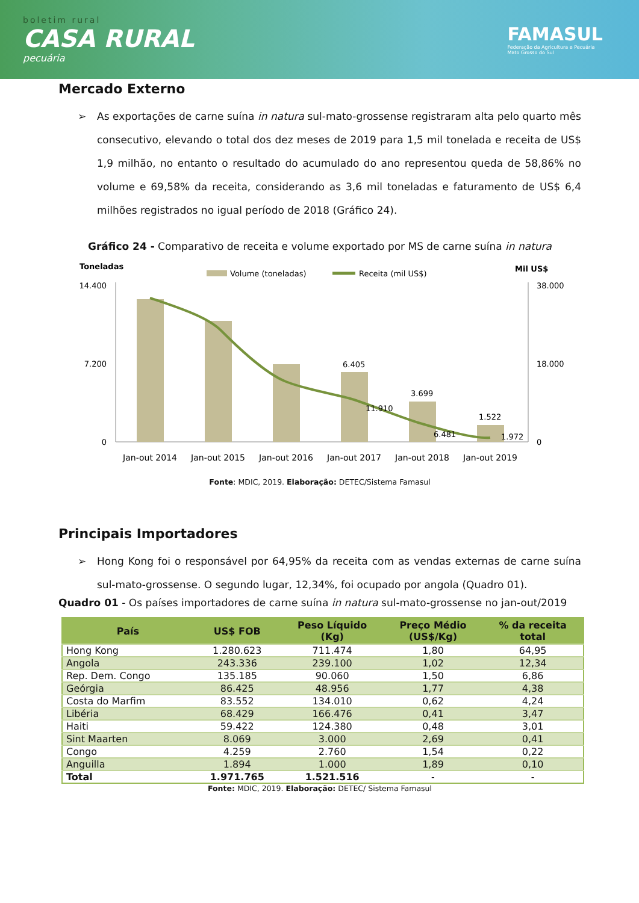boletim rural
CASA RURAL
pecuária
FAMASUL
Federação da Agricultura e Pecuária
Mato Grosso do Sul
Mercado Externo
➢ As exportações de carne suína in natura sul-mato-grossense registraram alta pelo quarto mês consecutivo, elevando o total dos dez meses de 2019 para 1,5 mil tonelada e receita de US$ 1,9 milhão, no entanto o resultado do acumulado do ano representou queda de 58,86% no volume e 69,58% da receita, considerando as 3,6 mil toneladas e faturamento de US$ 6,4 milhões registrados no igual período de 2018 (Gráfico 24).
Gráfico 24 - Comparativo de receita e volume exportado por MS de carne suína in natura
Toneladas
Mil US$
Volume (toneladas)
Receita (mil US$)
14.400
7.200
0
38.000
18.000
0
6.405
3.699
1.522
11.910
6.481
1.972
Jan-out 2014
Jan-out 2015
Jan-out 2016
Jan-out 2017
Jan-out 2018
Jan-out 2019
Fonte: MDIC, 2019. Elaboração: DETEC/Sistema Famasul
Principais Importadores
➢ Hong Kong foi o responsável por 64,95% da receita com as vendas externas de carne suína sul-mato-grossense. O segundo lugar, 12,34%, foi ocupado por angola (Quadro 01).
Quadro 01 - Os países importadores de carne suína in natura sul-mato-grossense no jan-out/2019
| País | US$ FOB | Peso Líquido (Kg) | Preço Médio (US$/Kg) | % da receita total |
| --- | --- | --- | --- | --- |
| Hong Kong | 1.280.623 | 711.474 | 1,80 | 64,95 |
| Angola | 243.336 | 239.100 | 1,02 | 12,34 |
| Rep. Dem. Congo | 135.185 | 90.060 | 1,50 | 6,86 |
| Geórgia | 86.425 | 48.956 | 1,77 | 4,38 |
| Costa do Marfim | 83.552 | 134.010 | 0,62 | 4,24 |
| Libéria | 68.429 | 166.476 | 0,41 | 3,47 |
| Haiti | 59.422 | 124.380 | 0,48 | 3,01 |
| Sint Maarten | 8.069 | 3.000 | 2,69 | 0,41 |
| Congo | 4.259 | 2.760 | 1,54 | 0,22 |
| Anguilla | 1.894 | 1.000 | 1,89 | 0,10 |
| Total | 1.971.765 | 1.521.516 | - | - |
Fonte: MDIC, 2019. Elaboração: DETEC/ Sistema Famasul